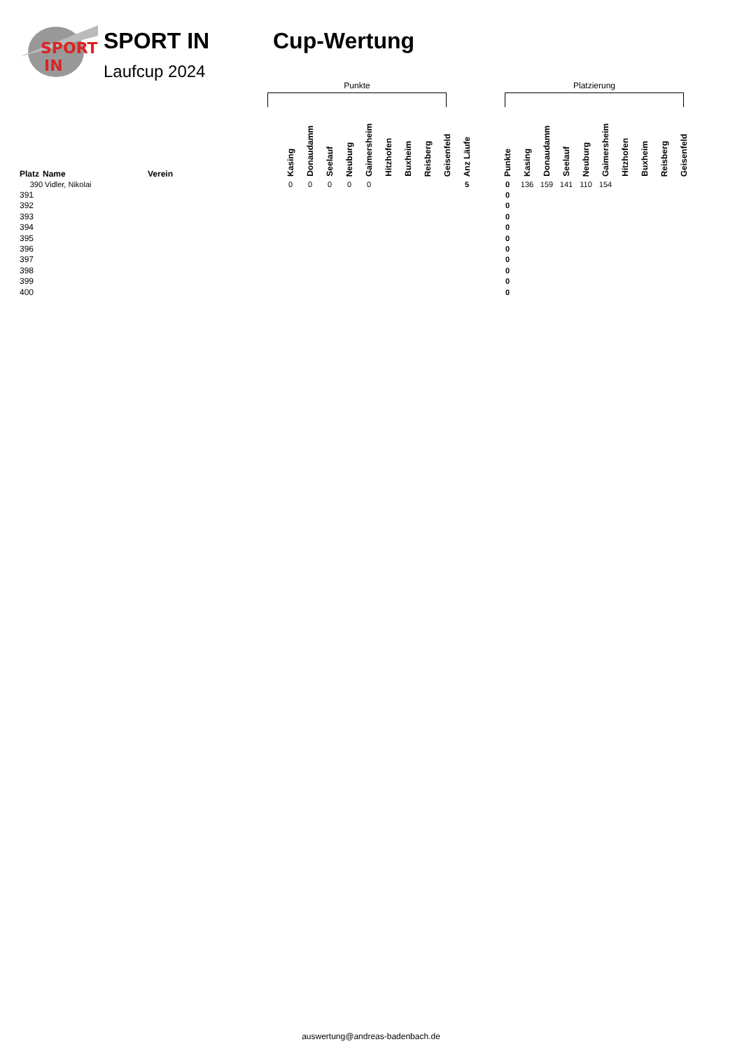SPORT
IN
SPORT IN
Laufcup 2024
Cup-Wertung
Punkte Platzierung
| Platz | Name | Verein | | Kasing | Donaudamm | Seelauf | Neuburg | Gaimersheim | Hitzhofen | Buxheim | Reisberg | Geisenfeld | Anz Läufe | | Punkte | Kasing | Donaudamm | Seelauf | Neuburg | Gaimersheim | Hitzhofen | Buxheim | Reisberg | Geisenfeld |
| --- | --- | --- | --- | --- | --- | --- | --- | --- | --- | --- | --- | --- | --- | --- | --- | --- | --- | --- | --- | --- | --- | --- | --- | --- |
| 390 | Vidler, Nikolai | | | 0 | 0 | 0 | 0 | 0 | | | | | 5 | | 0 | 136 | 159 | 141 | 110 | 154 | | | | |
| 391 | | | | | | | | | | | | | | | 0 | | | | | | | | | |
| 392 | | | | | | | | | | | | | | | 0 | | | | | | | | | |
| 393 | | | | | | | | | | | | | | | 0 | | | | | | | | | |
| 394 | | | | | | | | | | | | | | | 0 | | | | | | | | | |
| 395 | | | | | | | | | | | | | | | 0 | | | | | | | | | |
| 396 | | | | | | | | | | | | | | | 0 | | | | | | | | | |
| 397 | | | | | | | | | | | | | | | 0 | | | | | | | | | |
| 398 | | | | | | | | | | | | | | | 0 | | | | | | | | | |
| 399 | | | | | | | | | | | | | | | 0 | | | | | | | | | |
| 400 | | | | | | | | | | | | | | | 0 | | | | | | | | | |
auswertung@andreas-badenbach.de